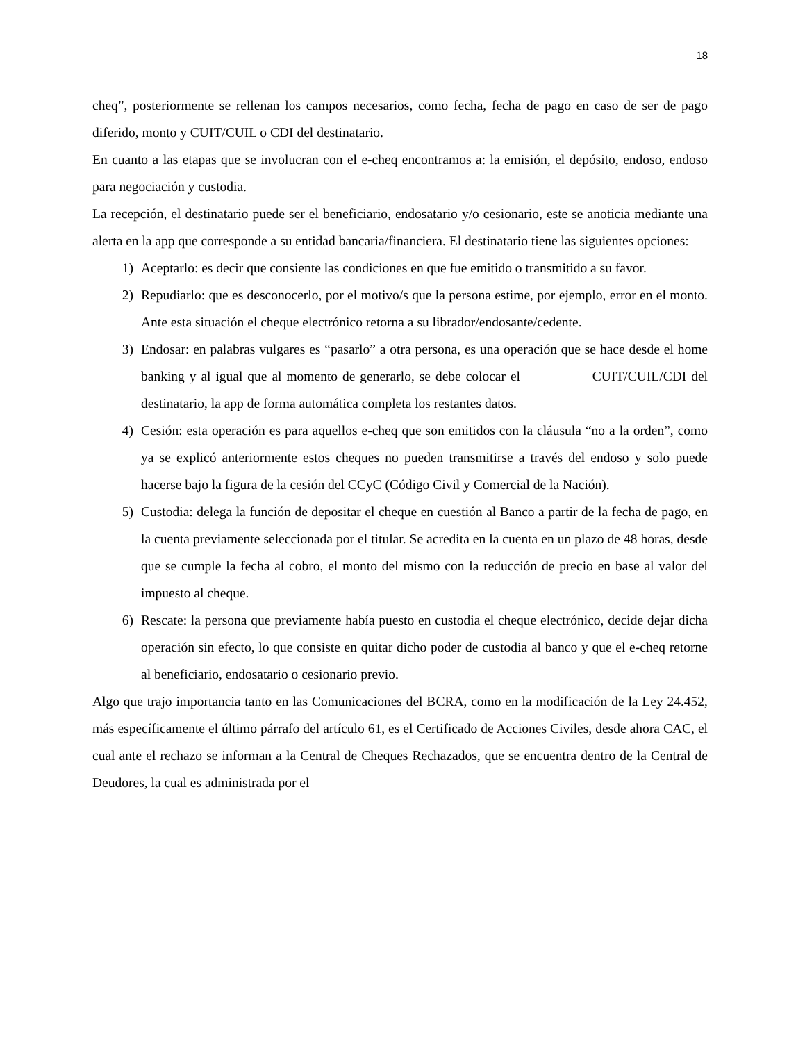18
cheq”, posteriormente se rellenan los campos necesarios, como fecha, fecha de pago en caso de ser de pago diferido, monto y CUIT/CUIL o CDI del destinatario.
En cuanto a las etapas que se involucran con el e-cheq encontramos a: la emisión, el depósito, endoso, endoso para negociación y custodia.
La recepción, el destinatario puede ser el beneficiario, endosatario y/o cesionario, este se anoticia mediante una alerta en la app que corresponde a su entidad bancaria/financiera. El destinatario tiene las siguientes opciones:
1) Aceptarlo: es decir que consiente las condiciones en que fue emitido o transmitido a su favor.
2) Repudiarlo: que es desconocerlo, por el motivo/s que la persona estime, por ejemplo, error en el monto. Ante esta situación el cheque electrónico retorna a su librador/endosante/cedente.
3) Endosar: en palabras vulgares es “pasarlo” a otra persona, es una operación que se hace desde el home banking y al igual que al momento de generarlo, se debe colocar el CUIT/CUIL/CDI del destinatario, la app de forma automática completa los restantes datos.
4) Cesión: esta operación es para aquellos e-cheq que son emitidos con la cláusula “no a la orden”, como ya se explicó anteriormente estos cheques no pueden transmitirse a través del endoso y solo puede hacerse bajo la figura de la cesión del CCyC (Código Civil y Comercial de la Nación).
5) Custodia: delega la función de depositar el cheque en cuestión al Banco a partir de la fecha de pago, en la cuenta previamente seleccionada por el titular. Se acredita en la cuenta en un plazo de 48 horas, desde que se cumple la fecha al cobro, el monto del mismo con la reducción de precio en base al valor del impuesto al cheque.
6) Rescate: la persona que previamente había puesto en custodia el cheque electrónico, decide dejar dicha operación sin efecto, lo que consiste en quitar dicho poder de custodia al banco y que el e-cheq retorne al beneficiario, endosatario o cesionario previo.
Algo que trajo importancia tanto en las Comunicaciones del BCRA, como en la modificación de la Ley 24.452, más específicamente el último párrafo del artículo 61, es el Certificado de Acciones Civiles, desde ahora CAC, el cual ante el rechazo se informan a la Central de Cheques Rechazados, que se encuentra dentro de la Central de Deudores, la cual es administrada por el